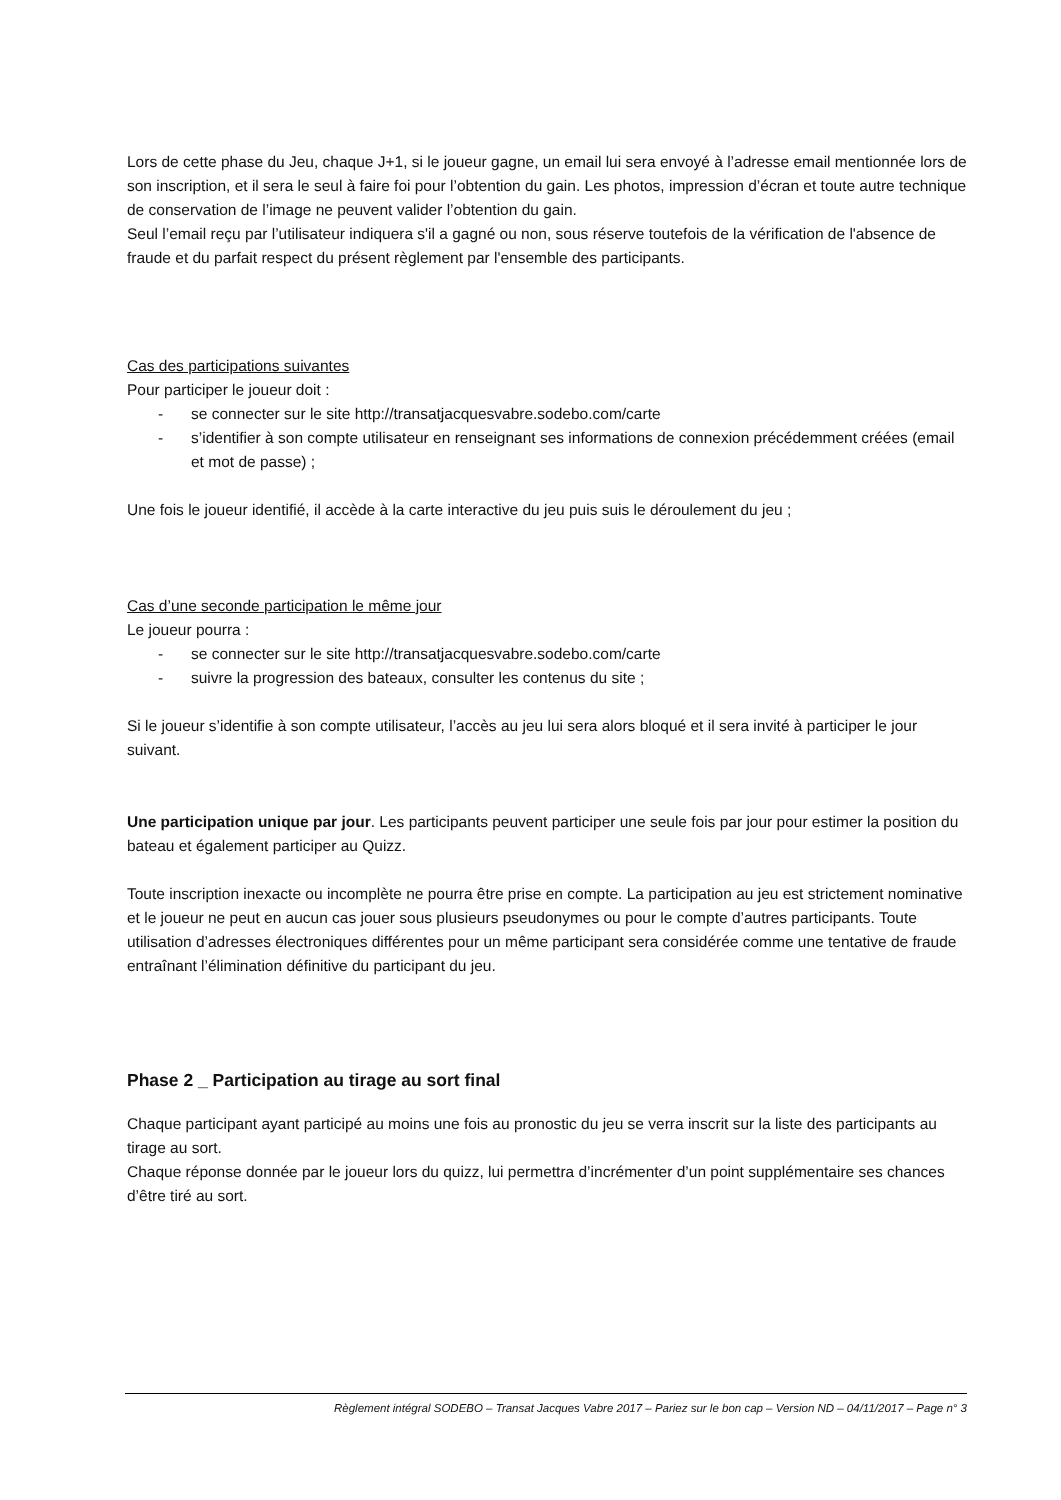Lors de cette phase du Jeu, chaque J+1, si le joueur gagne, un email lui sera envoyé à l’adresse email mentionnée lors de son inscription, et il sera le seul à faire foi pour l’obtention du gain. Les photos, impression d’écran et toute autre technique de conservation de l’image ne peuvent valider l’obtention du gain.
Seul l’email reçu par l’utilisateur indiquera s'il a gagné ou non, sous réserve toutefois de la vérification de l'absence de fraude et du parfait respect du présent règlement par l'ensemble des participants.
Cas des participations suivantes
Pour participer le joueur doit :
- se connecter sur le site http://transatjacquesvabre.sodebo.com/carte
- s’identifier à son compte utilisateur en renseignant ses informations de connexion précédemment créées (email et mot de passe) ;
Une fois le joueur identifié, il accède à la carte interactive du jeu puis suis le déroulement du jeu ;
Cas d’une seconde participation le même jour
Le joueur pourra :
- se connecter sur le site http://transatjacquesvabre.sodebo.com/carte
- suivre la progression des bateaux, consulter les contenus du site ;
Si le joueur s’identifie à son compte utilisateur, l’accès au jeu lui sera alors bloqué et il sera invité à participer le jour suivant.
Une participation unique par jour. Les participants peuvent participer une seule fois par jour pour estimer la position du bateau et également participer au Quizz.
Toute inscription inexacte ou incomplète ne pourra être prise en compte. La participation au jeu est strictement nominative et le joueur ne peut en aucun cas jouer sous plusieurs pseudonymes ou pour le compte d’autres participants. Toute utilisation d’adresses électroniques différentes pour un même participant sera considérée comme une tentative de fraude entraînant l’élimination définitive du participant du jeu.
Phase 2 _ Participation au tirage au sort final
Chaque participant ayant participé au moins une fois au pronostic du jeu se verra inscrit sur la liste des participants au tirage au sort.
Chaque réponse donnée par le joueur lors du quizz, lui permettra d’incrémenter d’un point supplémentaire ses chances d’être tiré au sort.
Règlement intégral SODEBO – Transat Jacques Vabre 2017 – Pariez sur le bon cap – Version ND – 04/11/2017 – Page n° 3